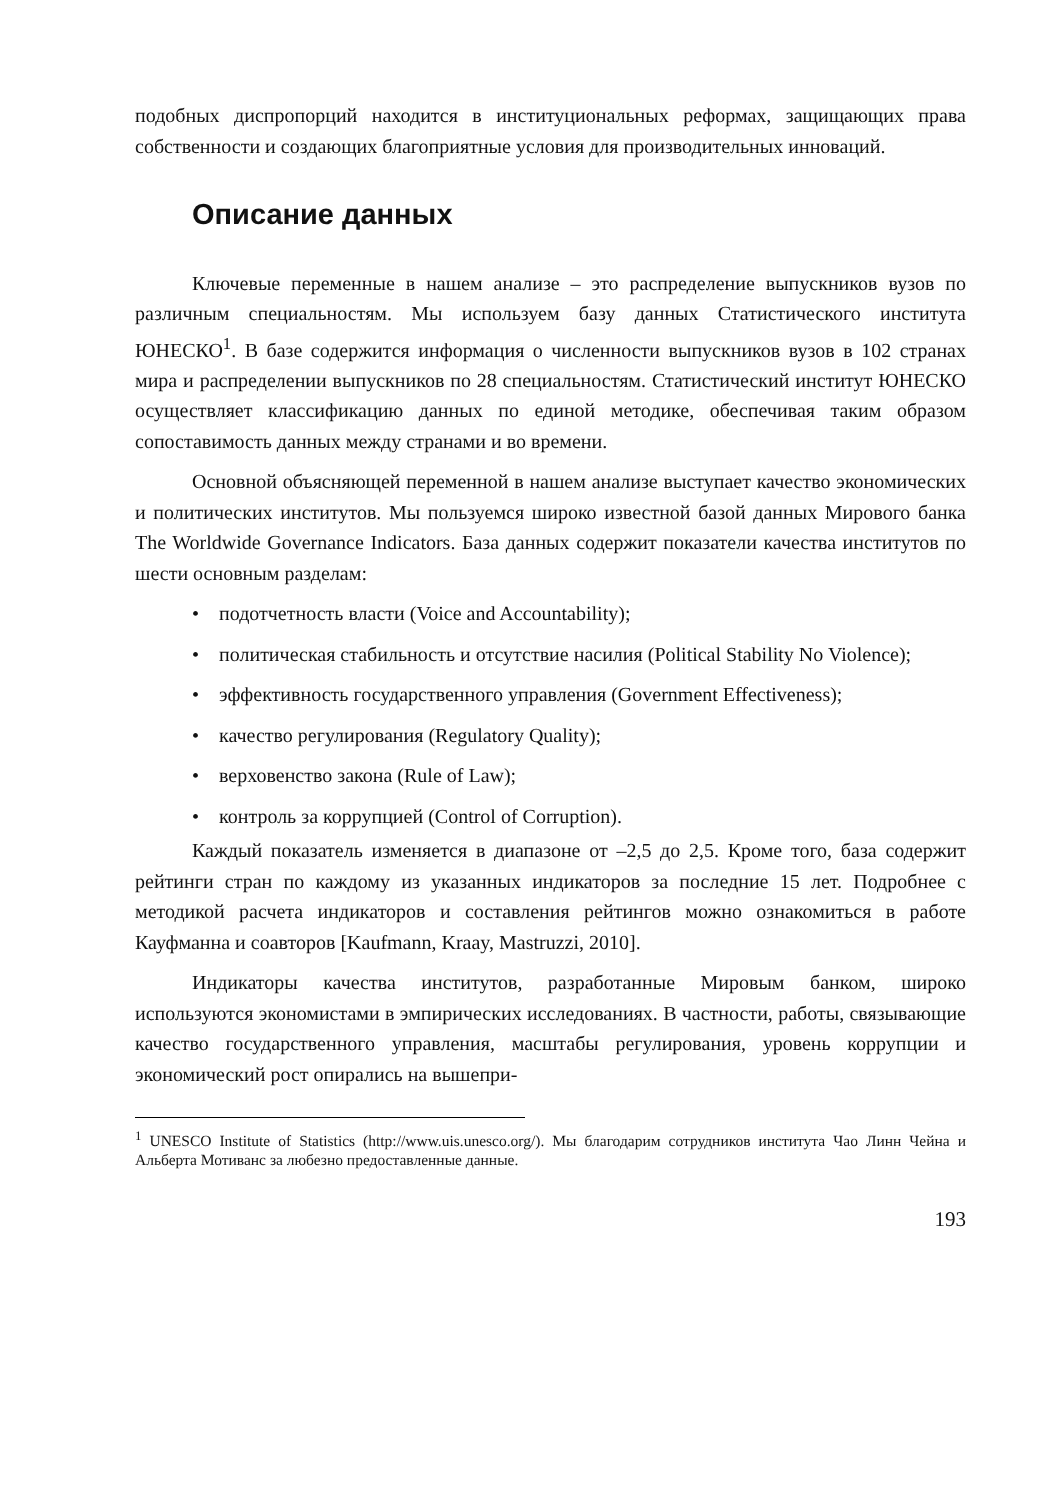подобных диспропорций находится в институциональных реформах, защищающих права собственности и создающих благоприятные условия для производительных инноваций.
Описание данных
Ключевые переменные в нашем анализе – это распределение выпускников вузов по различным специальностям. Мы используем базу данных Статистического института ЮНЕСКО<sup>1</sup>. В базе содержится информация о численности выпускников вузов в 102 странах мира и распределении выпускников по 28 специальностям. Статистический институт ЮНЕСКО осуществляет классификацию данных по единой методике, обеспечивая таким образом сопоставимость данных между странами и во времени.
Основной объясняющей переменной в нашем анализе выступает качество экономических и политических институтов. Мы пользуемся широко известной базой данных Мирового банка The Worldwide Governance Indicators. База данных содержит показатели качества институтов по шести основным разделам:
• подотчетность власти (Voice and Accountability);
• политическая стабильность и отсутствие насилия (Political Stability No Violence);
• эффективность государственного управления (Government Effectiveness);
• качество регулирования (Regulatory Quality);
• верховенство закона (Rule of Law);
• контроль за коррупцией (Control of Corruption).
Каждый показатель изменяется в диапазоне от –2,5 до 2,5. Кроме того, база содержит рейтинги стран по каждому из указанных индикаторов за последние 15 лет. Подробнее с методикой расчета индикаторов и составления рейтингов можно ознакомиться в работе Кауфманна и соавторов [Kaufmann, Kraay, Mastruzzi, 2010].
Индикаторы качества институтов, разработанные Мировым банком, широко используются экономистами в эмпирических исследованиях. В частности, работы, связывающие качество государственного управления, масштабы регулирования, уровень коррупции и экономический рост опирались на вышепри-
<sup>1</sup> UNESCO Institute of Statistics (http://www.uis.unesco.org/). Мы благодарим сотрудников института Чао Линн Чейна и Альберта Мотиванс за любезно предоставленные данные.
193